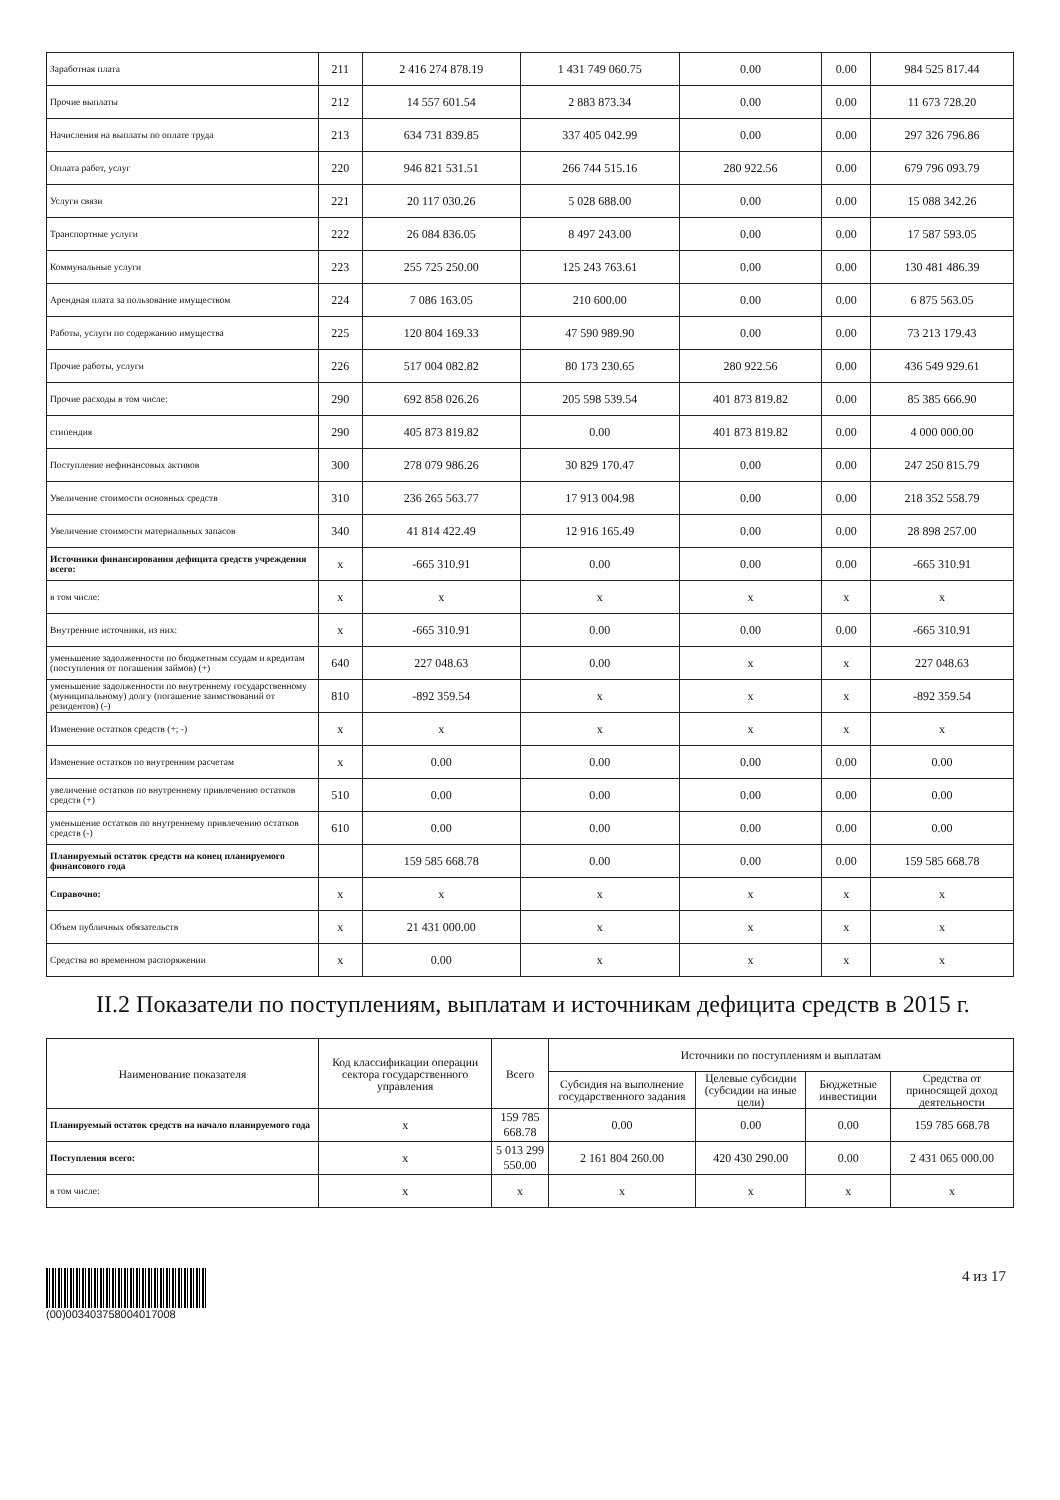| Заработная плата | 211 | 2 416 274 878.19 | 1 431 749 060.75 | 0.00 | 0.00 | 984 525 817.44 |
| Прочие выплаты | 212 | 14 557 601.54 | 2 883 873.34 | 0.00 | 0.00 | 11 673 728.20 |
| Начисления на выплаты по оплате труда | 213 | 634 731 839.85 | 337 405 042.99 | 0.00 | 0.00 | 297 326 796.86 |
| Оплата работ, услуг | 220 | 946 821 531.51 | 266 744 515.16 | 280 922.56 | 0.00 | 679 796 093.79 |
| Услуги связи | 221 | 20 117 030.26 | 5 028 688.00 | 0.00 | 0.00 | 15 088 342.26 |
| Транспортные услуги | 222 | 26 084 836.05 | 8 497 243.00 | 0.00 | 0.00 | 17 587 593.05 |
| Коммунальные услуги | 223 | 255 725 250.00 | 125 243 763.61 | 0.00 | 0.00 | 130 481 486.39 |
| Арендная плата за пользование имуществом | 224 | 7 086 163.05 | 210 600.00 | 0.00 | 0.00 | 6 875 563.05 |
| Работы, услуги по содержанию имущества | 225 | 120 804 169.33 | 47 590 989.90 | 0.00 | 0.00 | 73 213 179.43 |
| Прочие работы, услуги | 226 | 517 004 082.82 | 80 173 230.65 | 280 922.56 | 0.00 | 436 549 929.61 |
| Прочие расходы в том числе: | 290 | 692 858 026.26 | 205 598 539.54 | 401 873 819.82 | 0.00 | 85 385 666.90 |
| стипендия | 290 | 405 873 819.82 | 0.00 | 401 873 819.82 | 0.00 | 4 000 000.00 |
| Поступление нефинансовых активов | 300 | 278 079 986.26 | 30 829 170.47 | 0.00 | 0.00 | 247 250 815.79 |
| Увеличение стоимости основных средств | 310 | 236 265 563.77 | 17 913 004.98 | 0.00 | 0.00 | 218 352 558.79 |
| Увеличение стоимости материальных запасов | 340 | 41 814 422.49 | 12 916 165.49 | 0.00 | 0.00 | 28 898 257.00 |
| Источники финансирования дефицита средств учреждения всего: | x | -665 310.91 | 0.00 | 0.00 | 0.00 | -665 310.91 |
| в том числе: | x | x | x | x | x | x |
| Внутренние источники, из них: | x | -665 310.91 | 0.00 | 0.00 | 0.00 | -665 310.91 |
| уменьшение задолженности по бюджетным ссудам и кредитам (поступления от погашения займов) (+) | 640 | 227 048.63 | 0.00 | x | x | 227 048.63 |
| уменьшение задолженности по внутреннему государственному (муниципальному) долгу (погашение заимствований от резидентов) (-) | 810 | -892 359.54 | x | x | x | -892 359.54 |
| Изменение остатков средств (+; -) | x | x | x | x | x | x |
| Изменение остатков по внутренним расчетам | x | 0.00 | 0.00 | 0.00 | 0.00 | 0.00 |
| увеличение остатков по внутреннему привлечению остатков средств (+) | 510 | 0.00 | 0.00 | 0.00 | 0.00 | 0.00 |
| уменьшение остатков по внутреннему привлечению остатков средств (-) | 610 | 0.00 | 0.00 | 0.00 | 0.00 | 0.00 |
| Планируемый остаток средств на конец планируемого финансового года | | 159 585 668.78 | 0.00 | 0.00 | 0.00 | 159 585 668.78 |
| Справочно: | x | x | x | x | x | x |
| Объем публичных обязательств | x | 21 431 000.00 | x | x | x | x |
| Средства во временном распоряжении | x | 0.00 | x | x | x | x |
II.2 Показатели по поступлениям, выплатам и источникам дефицита средств в 2015 г.
| Наименование показателя | Код классификации операции сектора государственного управления | Всего | Источники по поступлениям и выплатам | | | |
| --- | --- | --- | --- | --- | --- | --- |
| | | | Субсидия на выполнение государственного задания | Целевые субсидии (субсидии на иные цели) | Бюджетные инвестиции | Средства от приносящей доход деятельности |
| Планируемый остаток средств на начало планируемого года | x | 159 785 668.78 | 0.00 | 0.00 | 0.00 | 159 785 668.78 |
| Поступления всего: | x | 5 013 299 550.00 | 2 161 804 260.00 | 420 430 290.00 | 0.00 | 2 431 065 000.00 |
| в том числе: | x | x | x | x | x | x |
(00)003403758004017008
4 из 17